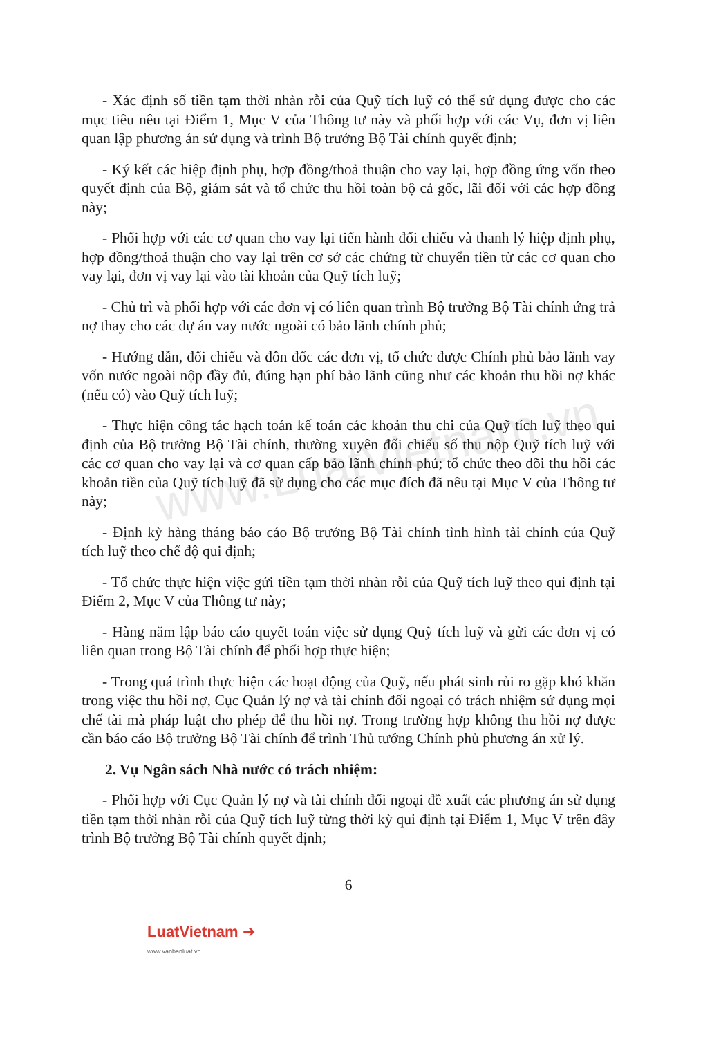www.LuatVietnam.vn
- Xác định số tiền tạm thời nhàn rỗi của Quỹ tích luỹ có thể sử dụng được cho các mục tiêu nêu tại Điểm 1, Mục V của Thông tư này và phối hợp với các Vụ, đơn vị liên quan lập phương án sử dụng và trình Bộ trưởng Bộ Tài chính quyết định;
- Ký kết các hiệp định phụ, hợp đồng/thoả thuận cho vay lại, hợp đồng ứng vốn theo quyết định của Bộ, giám sát và tổ chức thu hồi toàn bộ cả gốc, lãi đối với các hợp đồng này;
- Phối hợp với các cơ quan cho vay lại tiến hành đối chiếu và thanh lý hiệp định phụ, hợp đồng/thoả thuận cho vay lại trên cơ sở các chứng từ chuyển tiền từ các cơ quan cho vay lại, đơn vị vay lại vào tài khoản của Quỹ tích luỹ;
- Chủ trì và phối hợp với các đơn vị có liên quan trình Bộ trưởng Bộ Tài chính ứng trả nợ thay cho các dự án vay nước ngoài có bảo lãnh chính phủ;
- Hướng dẫn, đối chiếu và đôn đốc các đơn vị, tổ chức được Chính phủ bảo lãnh vay vốn nước ngoài nộp đầy đủ, đúng hạn phí bảo lãnh cũng như các khoản thu hồi nợ khác (nếu có) vào Quỹ tích luỹ;
- Thực hiện công tác hạch toán kế toán các khoản thu chi của Quỹ tích luỹ theo qui định của Bộ trưởng Bộ Tài chính, thường xuyên đối chiếu số thu nộp Quỹ tích luỹ với các cơ quan cho vay lại và cơ quan cấp bảo lãnh chính phủ; tổ chức theo dõi thu hồi các khoản tiền của Quỹ tích luỹ đã sử dụng cho các mục đích đã nêu tại Mục V của Thông tư này;
- Định kỳ hàng tháng báo cáo Bộ trưởng Bộ Tài chính tình hình tài chính của Quỹ tích luỹ theo chế độ qui định;
- Tổ chức thực hiện việc gửi tiền tạm thời nhàn rỗi của Quỹ tích luỹ theo qui định tại Điểm 2, Mục V của Thông tư này;
- Hàng năm lập báo cáo quyết toán việc sử dụng Quỹ tích luỹ và gửi các đơn vị có liên quan trong Bộ Tài chính để phối hợp thực hiện;
- Trong quá trình thực hiện các hoạt động của Quỹ, nếu phát sinh rủi ro gặp khó khăn trong việc thu hồi nợ, Cục Quản lý nợ và tài chính đối ngoại có trách nhiệm sử dụng mọi chế tài mà pháp luật cho phép để thu hồi nợ. Trong trường hợp không thu hồi nợ được cần báo cáo Bộ trưởng Bộ Tài chính để trình Thủ tướng Chính phủ phương án xử lý.
2. Vụ Ngân sách Nhà nước có trách nhiệm:
- Phối hợp với Cục Quản lý nợ và tài chính đối ngoại đề xuất các phương án sử dụng tiền tạm thời nhàn rỗi của Quỹ tích luỹ từng thời kỳ qui định tại Điểm 1, Mục V trên đây trình Bộ trưởng Bộ Tài chính quyết định;
6
LuatVietnam ➔
www.vanbanluat.vn